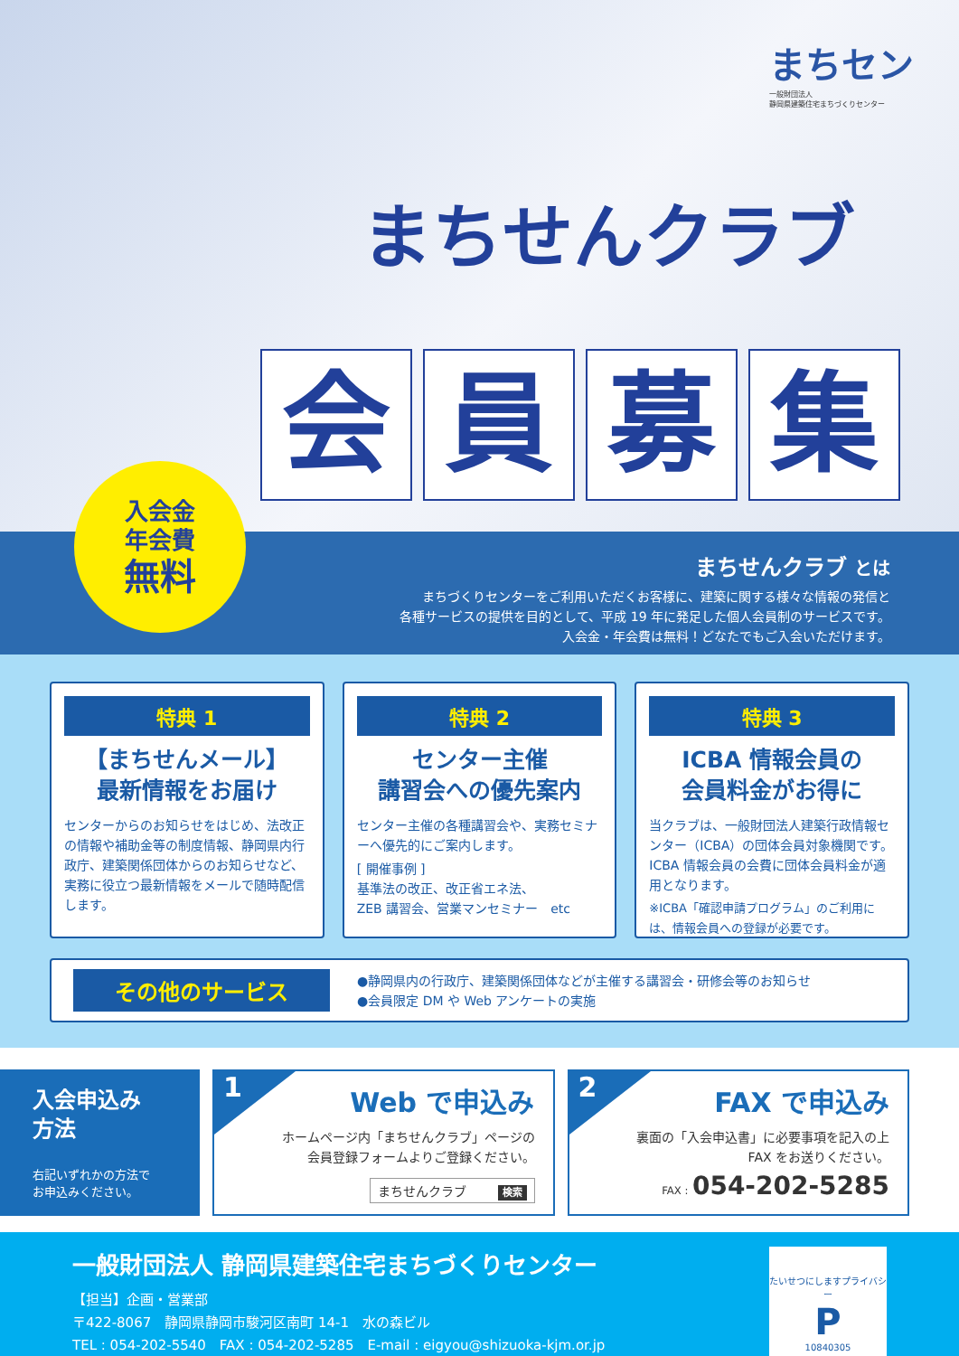まちセン
一般財団法人
静岡県建築住宅まちづくりセンター
まちせんクラブ
会 員 募 集
入会金
年会費
無料
まちせんクラブ とは
まちづくりセンターをご利用いただくお客様に、建築に関する様々な情報の発信と
各種サービスの提供を目的として、平成 19 年に発足した個人会員制のサービスです。
入会金・年会費は無料！どなたでもご入会いただけます。
特典 1
【まちせんメール】
最新情報をお届け
センターからのお知らせをはじめ、法改正の情報や補助金等の制度情報、静岡県内行政庁、建築関係団体からのお知らせなど、実務に役立つ最新情報をメールで随時配信します。
特典 2
センター主催
講習会への優先案内
センター主催の各種講習会や、実務セミナーへ優先的にご案内します。
[ 開催事例 ]
基準法の改正、改正省エネ法、
ZEB 講習会、営業マンセミナー　etc
特典 3
ICBA 情報会員の
会員料金がお得に
当クラブは、一般財団法人建築行政情報センター（ICBA）の団体会員対象機関です。ICBA 情報会員の会費に団体会員料金が適用となります。
※ICBA「確認申請プログラム」のご利用には、情報会員への登録が必要です。
その他のサービス
●静岡県内の行政庁、建築関係団体などが主催する講習会・研修会等のお知らせ
●会員限定 DM や Web アンケートの実施
入会申込み
方法
右記いずれかの方法で
お申込みください。
1
Web で申込み
ホームページ内「まちせんクラブ」ページの
会員登録フォームよりご登録ください。
まちせんクラブ 検索
2
FAX で申込み
裏面の「入会申込書」に必要事項を記入の上
FAX をお送りください。
FAX : 054-202-5285
一般財団法人 静岡県建築住宅まちづくりセンター
【担当】企画・営業部
〒422-8067　静岡県静岡市駿河区南町 14-1　水の森ビル
TEL : 054-202-5540　FAX : 054-202-5285　E-mail : eigyou@shizuoka-kjm.or.jp
たいせつにしますプライバシー
P
10840305